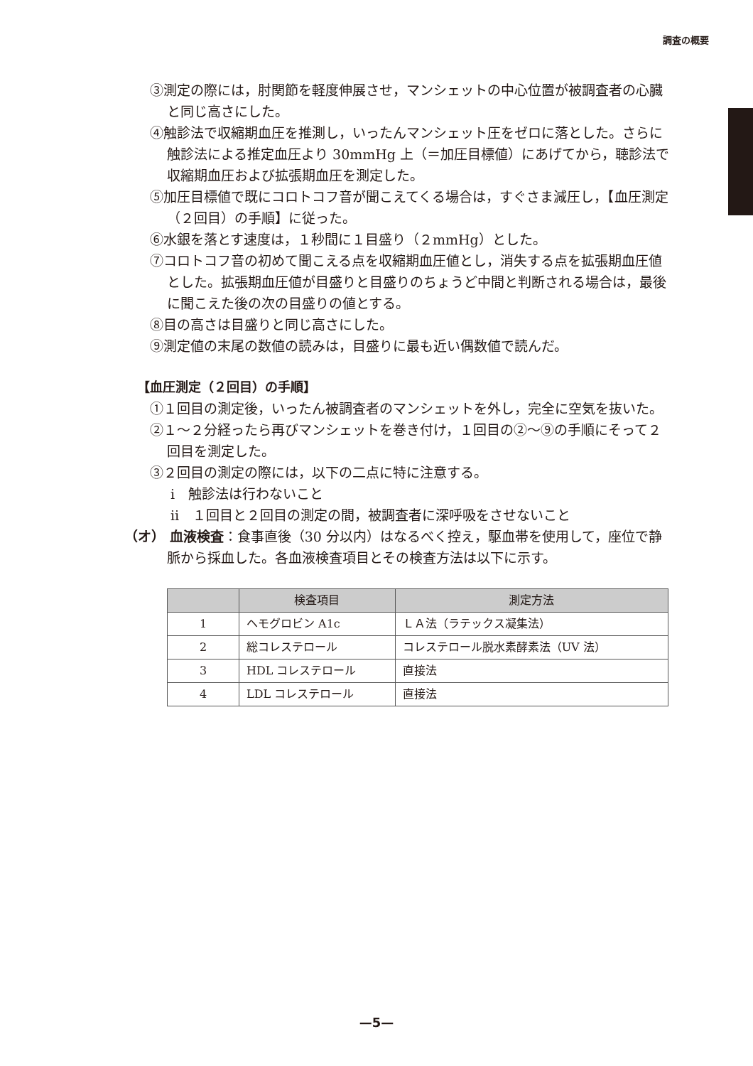調査の概要
③測定の際には，肘関節を軽度伸展させ，マンシェットの中心位置が被調査者の心臓と同じ高さにした。
④触診法で収縮期血圧を推測し，いったんマンシェット圧をゼロに落とした。さらに触診法による推定血圧より 30mmHg 上（＝加圧目標値）にあげてから，聴診法で収縮期血圧および拡張期血圧を測定した。
⑤加圧目標値で既にコロトコフ音が聞こえてくる場合は，すぐさま減圧し，【血圧測定（２回目）の手順】に従った。
⑥水銀を落とす速度は，１秒間に１目盛り（２mmHg）とした。
⑦コロトコフ音の初めて聞こえる点を収縮期血圧値とし，消失する点を拡張期血圧値とした。拡張期血圧値が目盛りと目盛りのちょうど中間と判断される場合は，最後に聞こえた後の次の目盛りの値とする。
⑧目の高さは目盛りと同じ高さにした。
⑨測定値の末尾の数値の読みは，目盛りに最も近い偶数値で読んだ。
【血圧測定（２回目）の手順】
①１回目の測定後，いったん被調査者のマンシェットを外し，完全に空気を抜いた。
②１～２分経ったら再びマンシェットを巻き付け，１回目の②～⑨の手順にそって２回目を測定した。
③２回目の測定の際には，以下の二点に特に注意する。
ⅰ　触診法は行わないこと
ⅱ　１回目と２回目の測定の間，被調査者に深呼吸をさせないこと
（オ） 血液検査：食事直後（30 分以内）はなるべく控え，駆血帯を使用して，座位で静脈から採血した。各血液検査項目とその検査方法は以下に示す。
| | 検査項目 | 測定方法 |
| --- | --- | --- |
| 1 | ヘモグロビン A1c | ＬＡ法（ラテックス凝集法） |
| 2 | 総コレステロール | コレステロール脱水素酵素法（UV 法） |
| 3 | HDL コレステロール | 直接法 |
| 4 | LDL コレステロール | 直接法 |
—5—